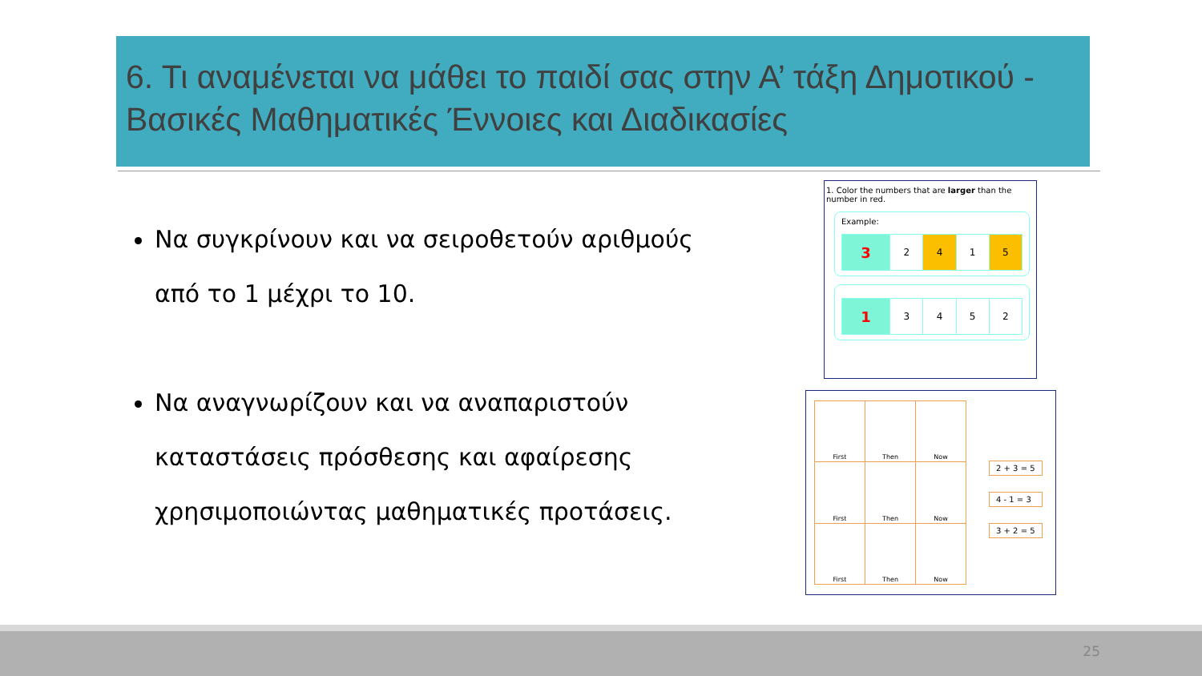6. Τι αναμένεται να μάθει το παιδί σας στην Α’ τάξη Δημοτικού - Βασικές Μαθηματικές Έννοιες και Διαδικασίες
Να συγκρίνουν και να σειροθετούν αριθμούς από το 1 μέχρι το 10.
Να αναγνωρίζουν και να αναπαριστούν καταστάσεις πρόσθεσης και αφαίρεσης χρησιμοποιώντας μαθηματικές προτάσεις.
1. Color the numbers that are larger than the number in red.
Example:
| 3 | 2 | 4 | 1 | 5 |
| 1 | 3 | 4 | 5 | 2 |
| First | Then | Now |
| First | Then | Now |
| First | Then | Now |
2 + 3 = 5
4 - 1 = 3
3 + 2 = 5
25